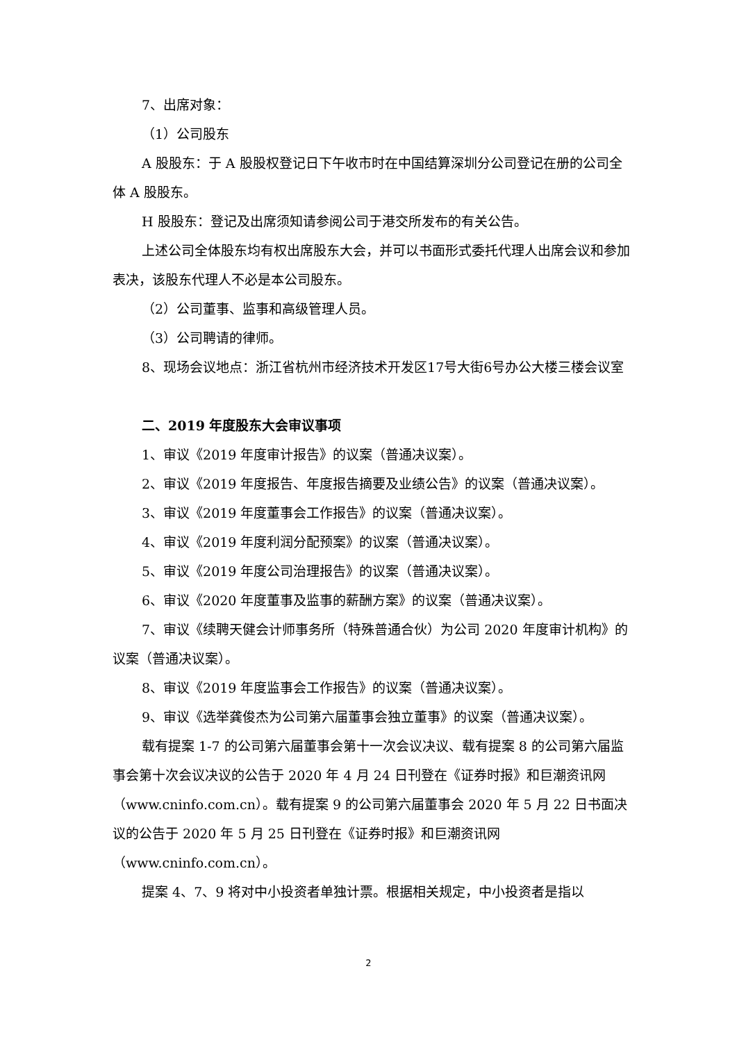7、出席对象：
（1）公司股东
A 股股东：于 A 股股权登记日下午收市时在中国结算深圳分公司登记在册的公司全体 A 股股东。
H 股股东：登记及出席须知请参阅公司于港交所发布的有关公告。
上述公司全体股东均有权出席股东大会，并可以书面形式委托代理人出席会议和参加表决，该股东代理人不必是本公司股东。
（2）公司董事、监事和高级管理人员。
（3）公司聘请的律师。
8、现场会议地点：浙江省杭州市经济技术开发区17号大街6号办公大楼三楼会议室
二、2019 年度股东大会审议事项
1、审议《2019 年度审计报告》的议案（普通决议案）。
2、审议《2019 年度报告、年度报告摘要及业绩公告》的议案（普通决议案）。
3、审议《2019 年度董事会工作报告》的议案（普通决议案）。
4、审议《2019 年度利润分配预案》的议案（普通决议案）。
5、审议《2019 年度公司治理报告》的议案（普通决议案）。
6、审议《2020 年度董事及监事的薪酬方案》的议案（普通决议案）。
7、审议《续聘天健会计师事务所（特殊普通合伙）为公司 2020 年度审计机构》的议案（普通决议案）。
8、审议《2019 年度监事会工作报告》的议案（普通决议案）。
9、审议《选举龚俊杰为公司第六届董事会独立董事》的议案（普通决议案）。
载有提案 1-7 的公司第六届董事会第十一次会议决议、载有提案 8 的公司第六届监事会第十次会议决议的公告于 2020 年 4 月 24 日刊登在《证券时报》和巨潮资讯网（www.cninfo.com.cn）。载有提案 9 的公司第六届董事会 2020 年 5 月 22 日书面决议的公告于 2020 年 5 月 25 日刊登在《证券时报》和巨潮资讯网（www.cninfo.com.cn）。
提案 4、7、9 将对中小投资者单独计票。根据相关规定，中小投资者是指以
2